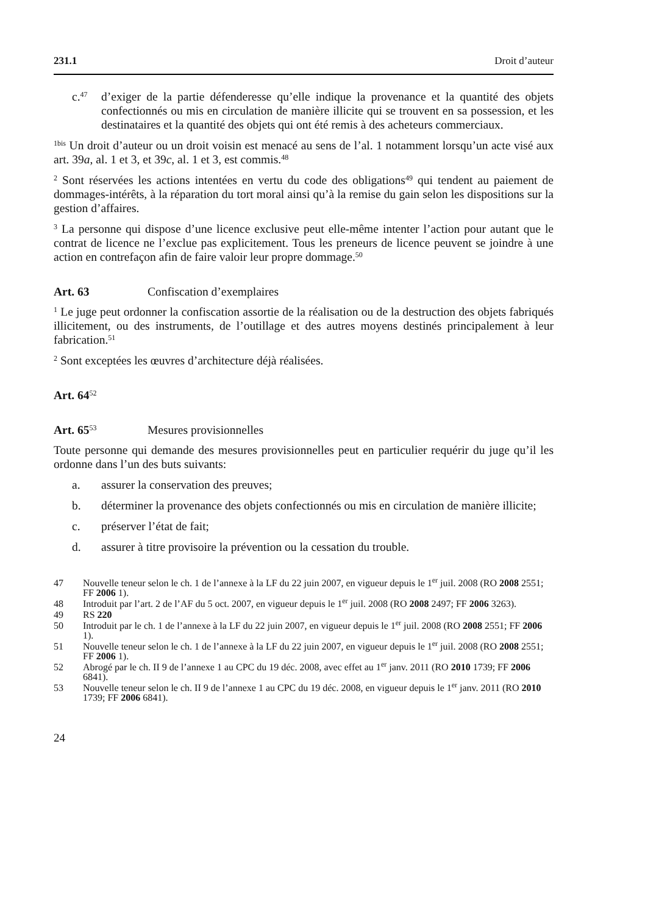231.1 Droit d’auteur
c.<sup>47</sup> d’exiger de la partie défenderesse qu’elle indique la provenance et la quantité des objets confectionnés ou mis en circulation de manière illicite qui se trouvent en sa possession, et les destinataires et la quantité des objets qui ont été remis à des acheteurs commerciaux.
<sup>1bis</sup> Un droit d’auteur ou un droit voisin est menacé au sens de l’al. 1 notamment lorsqu’un acte visé aux art. 39a, al. 1 et 3, et 39c, al. 1 et 3, est commis.<sup>48</sup>
<sup>2</sup> Sont réservées les actions intentées en vertu du code des obligations<sup>49</sup> qui tendent au paiement de dommages-intérêts, à la réparation du tort moral ainsi qu’à la remise du gain selon les dispositions sur la gestion d’affaires.
<sup>3</sup> La personne qui dispose d’une licence exclusive peut elle-même intenter l’action pour autant que le contrat de licence ne l’exclue pas explicitement. Tous les preneurs de licence peuvent se joindre à une action en contrefaçon afin de faire valoir leur propre dommage.<sup>50</sup>
Art. 63 Confiscation d’exemplaires
<sup>1</sup> Le juge peut ordonner la confiscation assortie de la réalisation ou de la destruction des objets fabriqués illicitement, ou des instruments, de l’outillage et des autres moyens destinés principalement à leur fabrication.<sup>51</sup>
<sup>2</sup> Sont exceptées les œuvres d’architecture déjà réalisées.
Art. 64<sup>52</sup>
Art. 65<sup>53</sup> Mesures provisionnelles
Toute personne qui demande des mesures provisionnelles peut en particulier requérir du juge qu’il les ordonne dans l’un des buts suivants:
a. assurer la conservation des preuves;
b. déterminer la provenance des objets confectionnés ou mis en circulation de manière illicite;
c. préserver l’état de fait;
d. assurer à titre provisoire la prévention ou la cessation du trouble.
47 Nouvelle teneur selon le ch. 1 de l’annexe à la LF du 22 juin 2007, en vigueur depuis le 1<sup>er</sup> juil. 2008 (RO 2008 2551; FF 2006 1).
48 Introduit par l’art. 2 de l’AF du 5 oct. 2007, en vigueur depuis le 1<sup>er</sup> juil. 2008 (RO 2008 2497; FF 2006 3263).
49 RS 220
50 Introduit par le ch. 1 de l’annexe à la LF du 22 juin 2007, en vigueur depuis le 1<sup>er</sup> juil. 2008 (RO 2008 2551; FF 2006 1).
51 Nouvelle teneur selon le ch. 1 de l’annexe à la LF du 22 juin 2007, en vigueur depuis le 1<sup>er</sup> juil. 2008 (RO 2008 2551; FF 2006 1).
52 Abrogé par le ch. II 9 de l’annexe 1 au CPC du 19 déc. 2008, avec effet au 1<sup>er</sup> janv. 2011 (RO 2010 1739; FF 2006 6841).
53 Nouvelle teneur selon le ch. II 9 de l’annexe 1 au CPC du 19 déc. 2008, en vigueur depuis le 1<sup>er</sup> janv. 2011 (RO 2010 1739; FF 2006 6841).
24